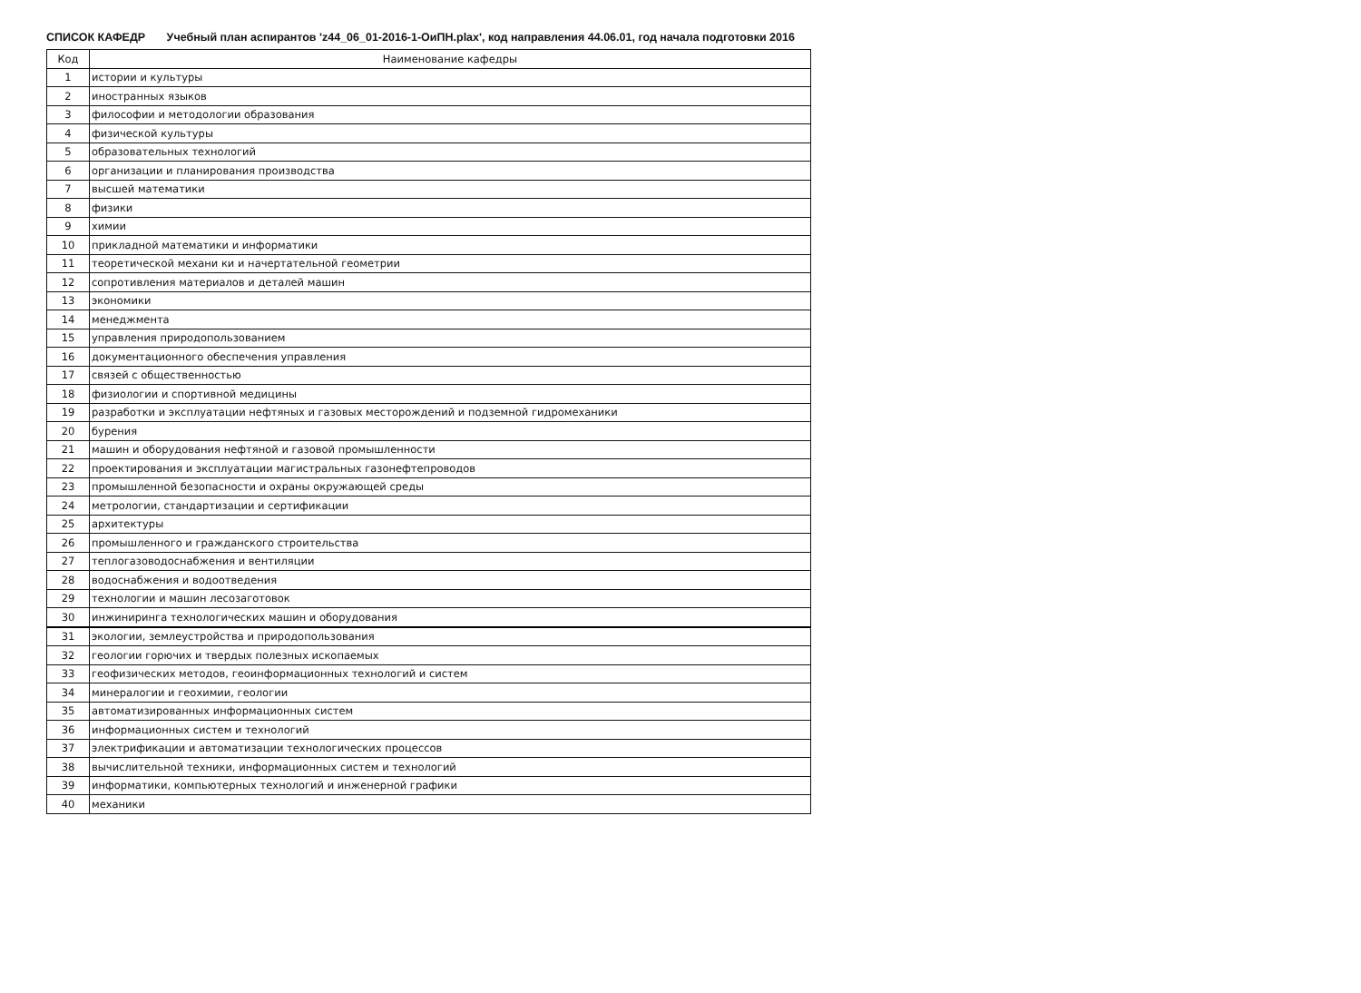СПИСОК КАФЕДР Учебный план аспирантов 'z44_06_01-2016-1-ОиПН.plax', код направления 44.06.01, год начала подготовки 2016
| Код | Наименование кафедры |
| --- | --- |
| 1 | истории и культуры |
| 2 | иностранных языков |
| 3 | философии и методологии образования |
| 4 | физической культуры |
| 5 | образовательных технологий |
| 6 | организации и планирования производства |
| 7 | высшей математики |
| 8 | физики |
| 9 | химии |
| 10 | прикладной математики и информатики |
| 11 | теоретической механи ки и начертательной геометрии |
| 12 | сопротивления материалов и деталей машин |
| 13 | экономики |
| 14 | менеджмента |
| 15 | управления природопользованием |
| 16 | документационного обеспечения управления |
| 17 | связей с общественностью |
| 18 | физиологии и спортивной медицины |
| 19 | разработки и эксплуатации нефтяных и газовых месторождений и подземной гидромеханики |
| 20 | бурения |
| 21 | машин и оборудования нефтяной и газовой промышленности |
| 22 | проектирования и эксплуатации магистральных газонефтепроводов |
| 23 | промышленной безопасности и охраны окружающей среды |
| 24 | метрологии, стандартизации и сертификации |
| 25 | архитектуры |
| 26 | промышленного и гражданского строительства |
| 27 | теплогазоводоснабжения и вентиляции |
| 28 | водоснабжения и водоотведения |
| 29 | технологии и машин лесозаготовок |
| 30 | инжиниринга технологических машин и оборудования |
| 31 | экологии, землеустройства и природопользования |
| 32 | геологии горючих и твердых полезных ископаемых |
| 33 | геофизических методов, геоинформационных технологий и систем |
| 34 | минералогии и геохимии, геологии |
| 35 | автоматизированных информационных систем |
| 36 | информационных систем и технологий |
| 37 | электрификации и автоматизации технологических процессов |
| 38 | вычислительной техники, информационных систем и технологий |
| 39 | информатики, компьютерных технологий и инженерной графики |
| 40 | механики |